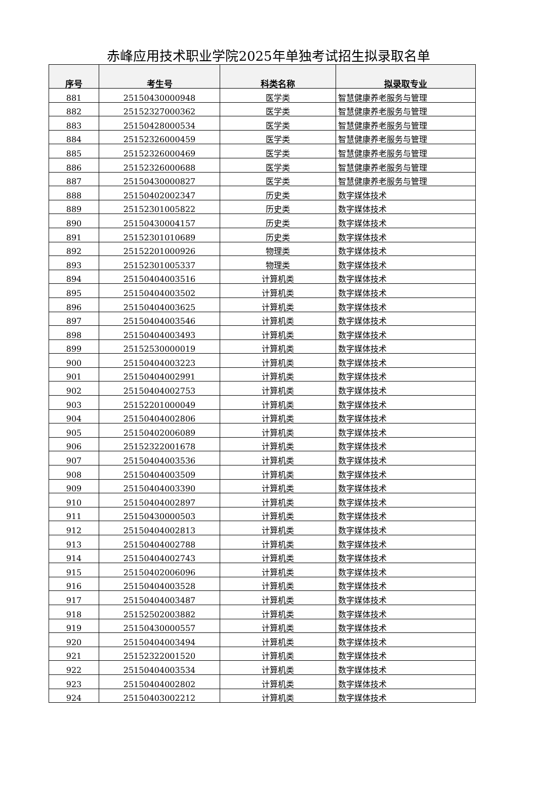赤峰应用技术职业学院2025年单独考试招生拟录取名单
| 序号 | 考生号 | 科类名称 | 拟录取专业 |
| --- | --- | --- | --- |
| 881 | 25150430000948 | 医学类 | 智慧健康养老服务与管理 |
| 882 | 25152327000362 | 医学类 | 智慧健康养老服务与管理 |
| 883 | 25150428000534 | 医学类 | 智慧健康养老服务与管理 |
| 884 | 25152326000459 | 医学类 | 智慧健康养老服务与管理 |
| 885 | 25152326000469 | 医学类 | 智慧健康养老服务与管理 |
| 886 | 25152326000688 | 医学类 | 智慧健康养老服务与管理 |
| 887 | 25150430000827 | 医学类 | 智慧健康养老服务与管理 |
| 888 | 25150402002347 | 历史类 | 数字媒体技术 |
| 889 | 25152301005822 | 历史类 | 数字媒体技术 |
| 890 | 25150430004157 | 历史类 | 数字媒体技术 |
| 891 | 25152301010689 | 历史类 | 数字媒体技术 |
| 892 | 25152201000926 | 物理类 | 数字媒体技术 |
| 893 | 25152301005337 | 物理类 | 数字媒体技术 |
| 894 | 25150404003516 | 计算机类 | 数字媒体技术 |
| 895 | 25150404003502 | 计算机类 | 数字媒体技术 |
| 896 | 25150404003625 | 计算机类 | 数字媒体技术 |
| 897 | 25150404003546 | 计算机类 | 数字媒体技术 |
| 898 | 25150404003493 | 计算机类 | 数字媒体技术 |
| 899 | 25152530000019 | 计算机类 | 数字媒体技术 |
| 900 | 25150404003223 | 计算机类 | 数字媒体技术 |
| 901 | 25150404002991 | 计算机类 | 数字媒体技术 |
| 902 | 25150404002753 | 计算机类 | 数字媒体技术 |
| 903 | 25152201000049 | 计算机类 | 数字媒体技术 |
| 904 | 25150404002806 | 计算机类 | 数字媒体技术 |
| 905 | 25150402006089 | 计算机类 | 数字媒体技术 |
| 906 | 25152322001678 | 计算机类 | 数字媒体技术 |
| 907 | 25150404003536 | 计算机类 | 数字媒体技术 |
| 908 | 25150404003509 | 计算机类 | 数字媒体技术 |
| 909 | 25150404003390 | 计算机类 | 数字媒体技术 |
| 910 | 25150404002897 | 计算机类 | 数字媒体技术 |
| 911 | 25150430000503 | 计算机类 | 数字媒体技术 |
| 912 | 25150404002813 | 计算机类 | 数字媒体技术 |
| 913 | 25150404002788 | 计算机类 | 数字媒体技术 |
| 914 | 25150404002743 | 计算机类 | 数字媒体技术 |
| 915 | 25150402006096 | 计算机类 | 数字媒体技术 |
| 916 | 25150404003528 | 计算机类 | 数字媒体技术 |
| 917 | 25150404003487 | 计算机类 | 数字媒体技术 |
| 918 | 25152502003882 | 计算机类 | 数字媒体技术 |
| 919 | 25150430000557 | 计算机类 | 数字媒体技术 |
| 920 | 25150404003494 | 计算机类 | 数字媒体技术 |
| 921 | 25152322001520 | 计算机类 | 数字媒体技术 |
| 922 | 25150404003534 | 计算机类 | 数字媒体技术 |
| 923 | 25150404002802 | 计算机类 | 数字媒体技术 |
| 924 | 25150403002212 | 计算机类 | 数字媒体技术 |